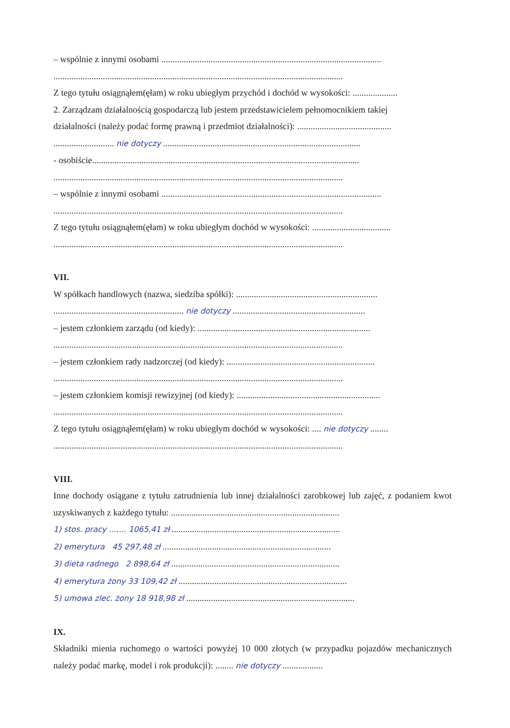– wspólnie z innymi osobami ..................................................................................................
.................................................................................................................................
Z tego tytułu osiągnąłem(ęłam) w roku ubiegłym przychód i dochód w wysokości: ....................
2. Zarządzam działalnością gospodarczą lub jestem przedstawicielem pełnomocnikiem takiej
działalności (należy podać formę prawną i przedmiot działalności): ..........................................
........................... nie dotyczy ........................................................................................
- osobiście.......................................................................................................................
.................................................................................................................................
– wspólnie z innymi osobami ..................................................................................................
.................................................................................................................................
Z tego tytułu osiągnąłem(ęłam) w roku ubiegłym dochód w wysokości: ...................................
.................................................................................................................................
VII.
W spółkach handlowych (nazwa, siedziba spółki): ...............................................................
.......................................................... nie dotyczy ...........................................................
– jestem członkiem zarządu (od kiedy): .............................................................................
.................................................................................................................................
– jestem członkiem rady nadzorczej (od kiedy): ..................................................................
.................................................................................................................................
– jestem członkiem komisji rewizyjnej (od kiedy): ................................................................
.................................................................................................................................
Z tego tytułu osiągnąłem(ęłam) w roku ubiegłym dochód w wysokości: .... nie dotyczy ........
.................................................................................................................................
VIII.
Inne dochody osiągane z tytułu zatrudnienia lub innej działalności zarobkowej lub zajęć, z podaniem kwot uzyskiwanych z każdego tytułu: ...........................................................................
1) stos. pracy ....... 1065,41 zł ...........................................................................
2) emerytura 45 297,48 zł ...........................................................................
3) dieta radnego 2 898,64 zł ...........................................................................
4) emerytura żony 33 109,42 zł ...........................................................................
5) umowa zlec. żony 18 918,98 zł ...........................................................................
IX.
Składniki mienia ruchomego o wartości powyżej 10 000 złotych (w przypadku pojazdów mechanicznych należy podać markę, model i rok produkcji): ........ nie dotyczy ..................